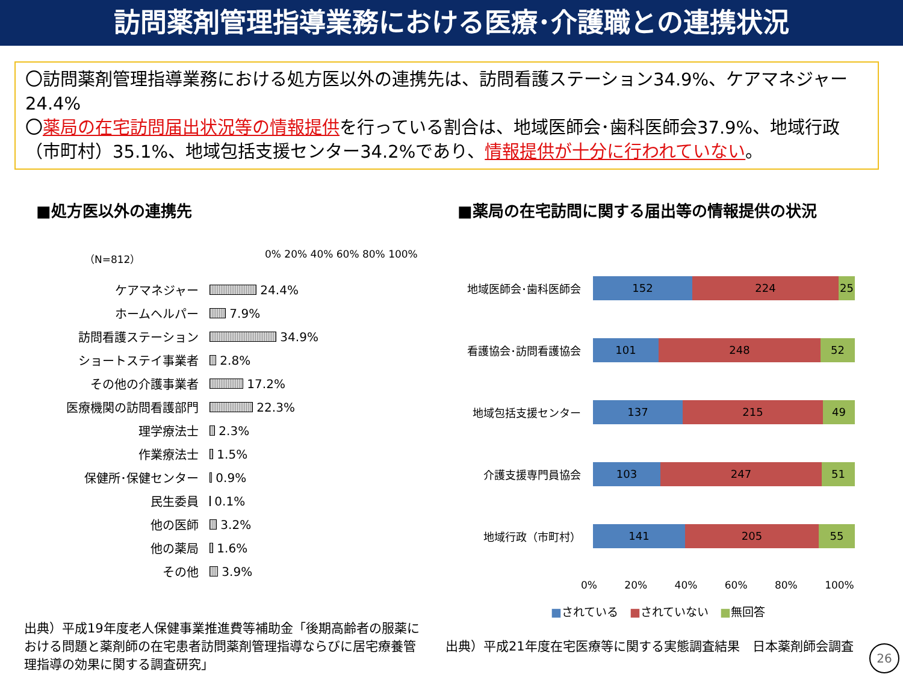訪問薬剤管理指導業務における医療･介護職との連携状況
〇訪問薬剤管理指導業務における処方医以外の連携先は、訪問看護ステーション34.9%、ケアマネジャー24.4%
〇薬局の在宅訪問届出状況等の情報提供を行っている割合は、地域医師会･歯科医師会37.9%、地域行政（市町村）35.1%、地域包括支援センター34.2%であり、情報提供が十分に行われていない。
■処方医以外の連携先
（N=812） 0% 20% 40% 60% 80% 100%
ケアマネジャー
24.4%
ホームヘルパー
7.9%
訪問看護ステーション
34.9%
ショートステイ事業者
2.8%
その他の介護事業者
17.2%
医療機関の訪問看護部門
22.3%
理学療法士
2.3%
作業療法士
1.5%
保健所･保健センター
0.9%
民生委員
0.1%
他の医師
3.2%
他の薬局
1.6%
その他
3.9%
出典）平成19年度老人保健事業推進費等補助金「後期高齢者の服薬における問題と薬剤師の在宅患者訪問薬剤管理指導ならびに居宅療養管理指導の効果に関する調査研究」
■薬局の在宅訪問に関する届出等の情報提供の状況
地域医師会･歯科医師会
152 224 25
看護協会･訪問看護協会
101 248 52
地域包括支援センター
137 215 49
介護支援専門員協会
103 247 51
地域行政（市町村）
141 205 55
0% 20% 40% 60% 80% 100%
■されている　■されていない　■無回答
出典）平成21年度在宅医療等に関する実態調査結果　日本薬剤師会調査
26